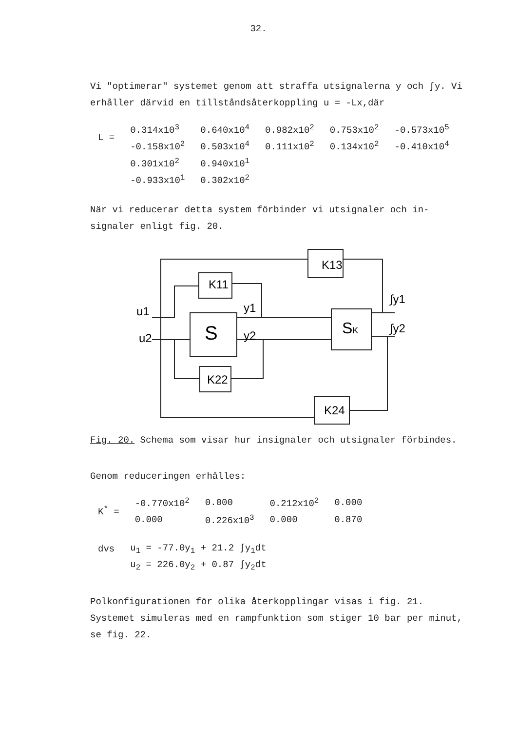32.
Vi "optimerar" systemet genom att straffa utsignalerna y och ∫y. Vi erhåller därvid en tillståndsåterkoppling u = -Lx,där
| L = | 0.314x10<sup>3</sup> | 0.640x10<sup>4</sup> | 0.982x10<sup>2</sup> | 0.753x10<sup>2</sup> | -0.573x10<sup>5</sup> |
| | -0.158x10<sup>2</sup> | 0.503x10<sup>4</sup> | 0.111x10<sup>2</sup> | 0.134x10<sup>2</sup> | -0.410x10<sup>4</sup> |
| | 0.301x10<sup>2</sup> | 0.940x10<sup>1</sup> | | | |
| | -0.933x10<sup>1</sup> | 0.302x10<sup>2</sup> | | | |
När vi reducerar detta system förbinder vi utsignaler och in-signaler enligt fig. 20.
K13
K11
K22
K24
S
SK
u1
u2
y1
y2
∫y1
∫y2
Fig. 20. Schema som visar hur insignaler och utsignaler förbindes.
Genom reduceringen erhålles:
| K<sup>*</sup> = | -0.770x10<sup>2</sup> | 0.000 | 0.212x10<sup>2</sup> | 0.000 |
| | 0.000 | 0.226x10<sup>3</sup> | 0.000 | 0.870 |
| dvs | u<sub>1</sub> = -77.0y<sub>1</sub> + 21.2 ∫y<sub>1</sub>dt |
| | u<sub>2</sub> = 226.0y<sub>2</sub> + 0.87 ∫y<sub>2</sub>dt |
Polkonfigurationen för olika återkopplingar visas i fig. 21. Systemet simuleras med en rampfunktion som stiger 10 bar per minut, se fig. 22.